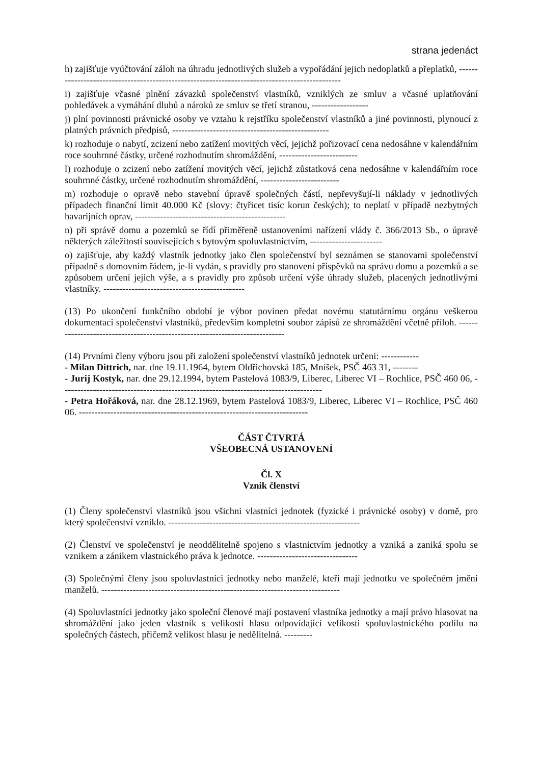strana jedenáct
h) zajišťuje vyúčtování záloh na úhradu jednotlivých služeb a vypořádání jejich nedoplatků a přeplatků, ----------------------------------------------------------------------------------------------
i) zajišťuje včasné plnění závazků společenství vlastníků, vzniklých ze smluv a včasné uplatňování pohledávek a vymáhání dluhů a nároků ze smluv se třetí stranou, ------------------
j) plní povinnosti právnické osoby ve vztahu k rejstříku společenství vlastníků a jiné povinnosti, plynoucí z platných právních předpisů, --------------------------------------------------
k) rozhoduje o nabytí, zcizení nebo zatížení movitých věcí, jejichž pořizovací cena nedosáhne v kalendářním roce souhrnné částky, určené rozhodnutím shromáždění, -------------------------
l) rozhoduje o zcizení nebo zatížení movitých věcí, jejichž zůstatková cena nedosáhne v kalendářním roce souhrnné částky, určené rozhodnutím shromáždění, -------------------------
m) rozhoduje o opravě nebo stavební úpravě společných částí, nepřevyšují-li náklady v jednotlivých případech finanční limit 40.000 Kč (slovy: čtyřicet tisíc korun českých); to neplatí v případě nezbytných havarijních oprav, ------------------------------------------------
n) při správě domu a pozemků se řídí přiměřeně ustanoveními nařízení vlády č. 366/2013 Sb., o úpravě některých záležitostí souvisejících s bytovým spoluvlastnictvím, -----------------------
o) zajišťuje, aby každý vlastník jednotky jako člen společenství byl seznámen se stanovami společenství případně s domovním řádem, je-li vydán, s pravidly pro stanovení příspěvků na správu domu a pozemků a se způsobem určení jejich výše, a s pravidly pro způsob určení výše úhrady služeb, placených jednotlivými vlastníky. ---------------------------------------------
(13) Po ukončení funkčního období je výbor povinen předat novému statutárnímu orgánu veškerou dokumentaci společenství vlastníků, především kompletní soubor zápisů ze shromáždění včetně příloh. ----------------------------------------------------------------------------
(14) Prvními členy výboru jsou při založení společenství vlastníků jednotek určeni: ------------
- Milan Dittrich, nar. dne 19.11.1964, bytem Oldřichovská 185, Mníšek, PSČ 463 31, --------
- Jurij Kostyk, nar. dne 29.12.1994, bytem Pastelová 1083/9, Liberec, Liberec VI – Rochlice, PSČ 460 06, -----------------------------------------------------------------------------------
- Petra Hořáková, nar. dne 28.12.1969, bytem Pastelová 1083/9, Liberec, Liberec VI – Rochlice, PSČ 460 06. -------------------------------------------------------------------------
ČÁST ČTVRTÁ
VŠEOBECNÁ USTANOVENÍ
Čl. X
Vznik členství
(1) Členy společenství vlastníků jsou všichni vlastníci jednotek (fyzické i právnické osoby) v domě, pro který společenství vzniklo. -------------------------------------------------------------
(2) Členství ve společenství je neoddělitelně spojeno s vlastnictvím jednotky a vzniká a zaniká spolu se vznikem a zánikem vlastnického práva k jednotce. --------------------------------
(3) Společnými členy jsou spoluvlastníci jednotky nebo manželé, kteří mají jednotku ve společném jmění manželů. ----------------------------------------------------------------------------
(4) Spoluvlastníci jednotky jako společní členové mají postavení vlastníka jednotky a mají právo hlasovat na shromáždění jako jeden vlastník s velikostí hlasu odpovídající velikosti spoluvlastnického podílu na společných částech, přičemž velikost hlasu je nedělitelná. ---------